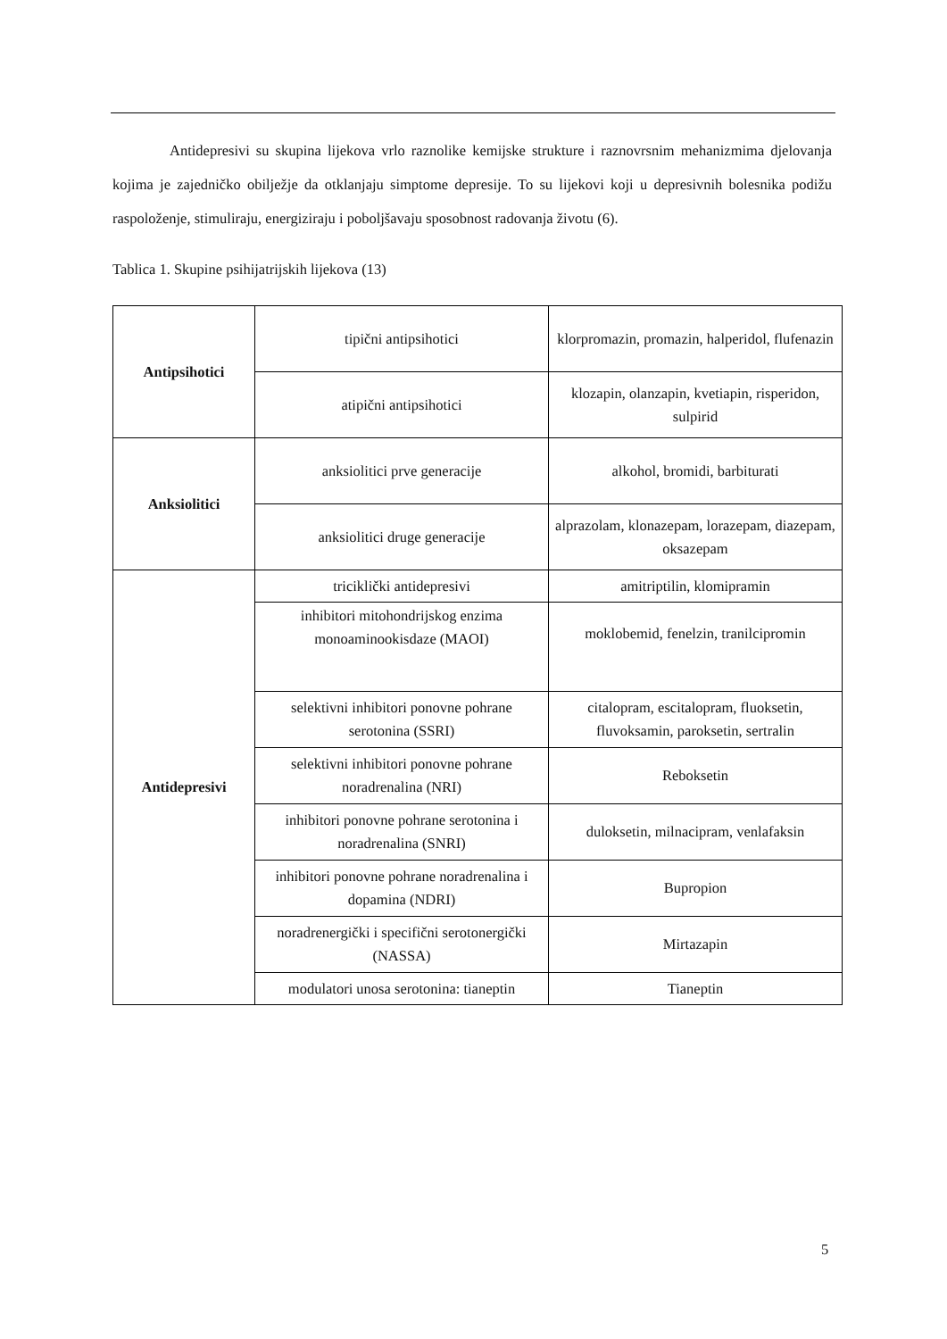Antidepresivi su skupina lijekova vrlo raznolike kemijske strukture i raznovrsnim mehanizmima djelovanja kojima je zajedničko obilježje da otklanjaju simptome depresije. To su lijekovi koji u depresivnih bolesnika podižu raspoloženje, stimuliraju, energiziraju i poboljšavaju sposobnost radovanja životu (6).
Tablica 1. Skupine psihijatrijskih lijekova (13)
| Antipsihotici | tipični antipsihotici | klorpromazin, promazin, halperidol, flufenazin |
| | atipični antipsihotici | klozapin, olanzapin, kvetiapin, risperidon, sulpirid |
| Anksiolitici | anksiolitici prve generacije | alkohol, bromidi, barbiturati |
| | anksiolitici druge generacije | alprazolam, klonazepam, lorazepam, diazepam, oksazepam |
| Antidepresivi | triciklički antidepresivi | amitriptilin, klomipramin |
| | inhibitori mitohondrijskog enzima monoaminookisdaze (MAOI) | moklobemid, fenelzin, tranilcipromin |
| | selektivni inhibitori ponovne pohrane serotonina (SSRI) | citalopram, escitalopram, fluoksetin, fluvoksamin, paroksetin, sertralin |
| | selektivni inhibitori ponovne pohrane noradrenalina (NRI) | Reboksetin |
| | inhibitori ponovne pohrane serotonina i noradrenalina (SNRI) | duloksetin, milnacipram, venlafaksin |
| | inhibitori ponovne pohrane noradrenalina i dopamina (NDRI) | Bupropion |
| | noradrenergički i specifični serotonergički (NASSA) | Mirtazapin |
| | modulatori unosa serotonina: tianeptin | Tianeptin |
5